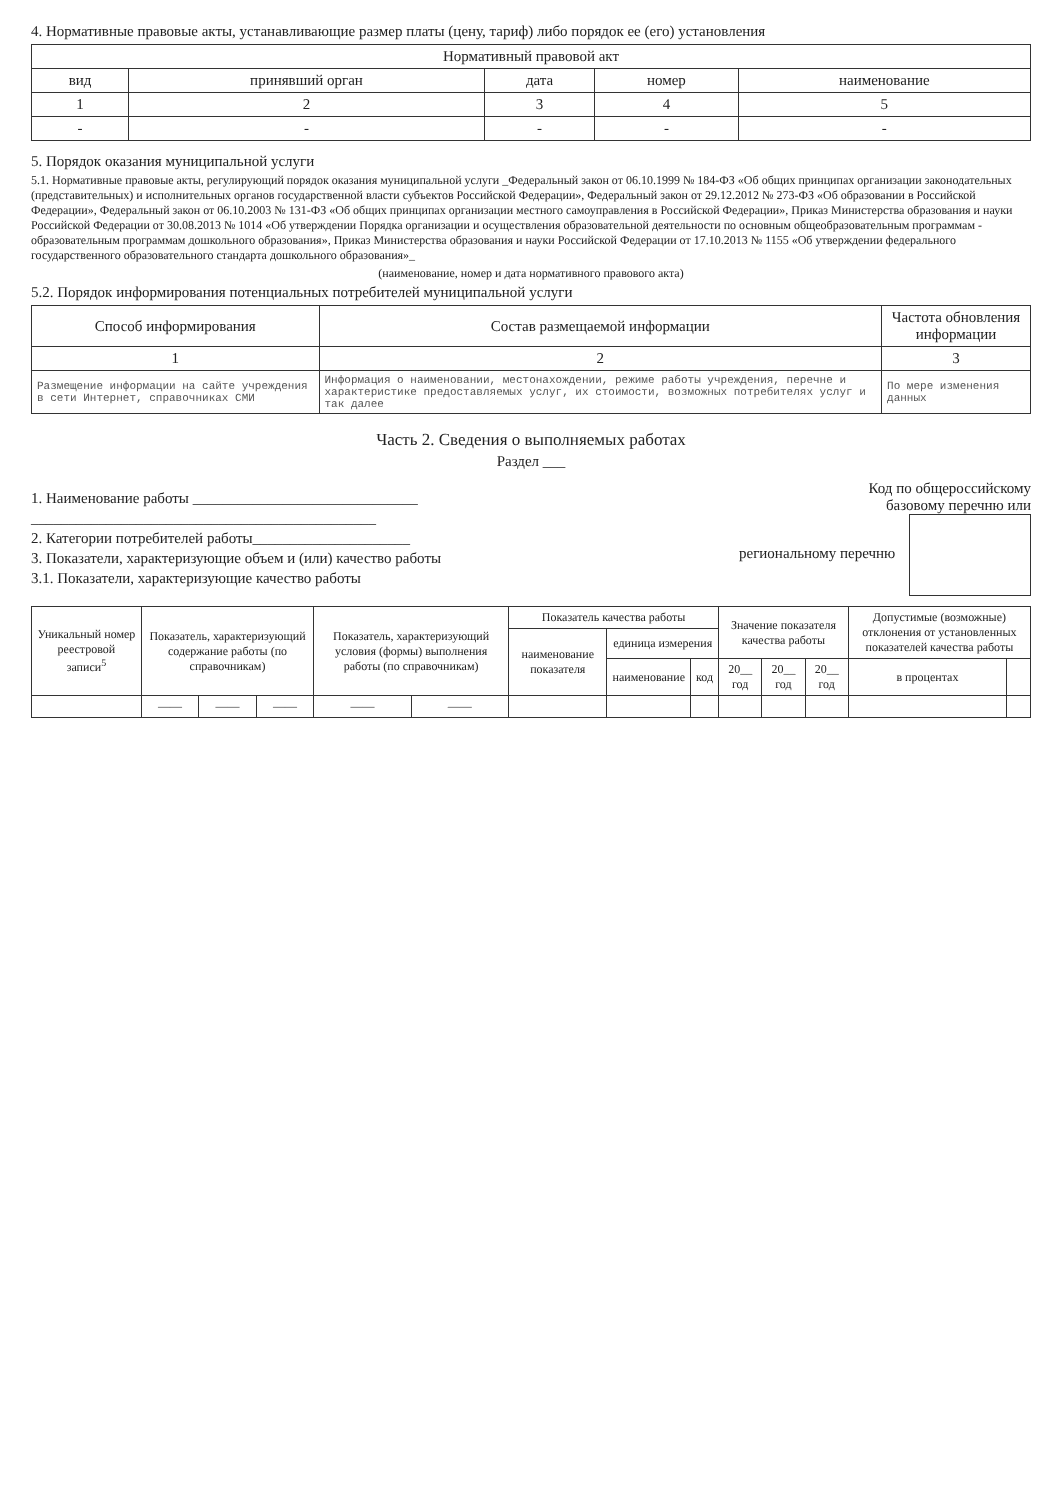4. Нормативные правовые акты, устанавливающие размер платы (цену, тариф) либо порядок ее (его) установления
| Нормативный правовой акт | | | | |
| --- | --- | --- | --- | --- |
| вид | принявший орган | дата | номер | наименование |
| 1 | 2 | 3 | 4 | 5 |
| - | - | - | - | - |
5. Порядок оказания муниципальной услуги
5.1. Нормативные правовые акты, регулирующий порядок оказания муниципальной услуги _Федеральный закон от 06.10.1999 № 184-ФЗ «Об общих принципах организации законодательных (представительных) и исполнительных органов государственной власти субъектов Российской Федерации», Федеральный закон от 29.12.2012 № 273-ФЗ «Об образовании в Российской Федерации», Федеральный закон от 06.10.2003 № 131-ФЗ «Об общих принципах организации местного самоуправления в Российской Федерации», Приказ Министерства образования и науки Российской Федерации от 30.08.2013 № 1014 «Об утверждении Порядка организации и осуществления образовательной деятельности по основным общеобразовательным программам - образовательным программам дошкольного образования», Приказ Министерства образования и науки Российской Федерации от 17.10.2013 № 1155 «Об утверждении федерального государственного образовательного стандарта дошкольного образования»_
(наименование, номер и дата нормативного правового акта)
5.2. Порядок информирования потенциальных потребителей муниципальной услуги
| Способ информирования | Состав размещаемой информации | Частота обновления информации |
| --- | --- | --- |
| 1 | 2 | 3 |
| Размещение информации на сайте учреждения в сети Интернет, справочниках СМИ | Информация о наименовании, местонахождении, режиме работы учреждения, перечне и характеристике предоставляемых услуг, их стоимости, возможных потребителях услуг и так далее | По мере изменения данных |
Часть 2. Сведения о выполняемых работах
Раздел ___
1. Наименование работы ______________________________
______________________________________________
2. Категории потребителей работы_____________________
3. Показатели, характеризующие объем и (или) качество работы
3.1. Показатели, характеризующие качество работы
Код по общероссийскому
базовому перечню или
региональному перечню
| Уникальный номер реестровой записи<sup>5</sup> | Показатель, характеризующий содержание работы (по справочникам) | | | Показатель, характеризующий условия (формы) выполнения работы (по справочникам) | | Показатель качества работы | | | Значение показателя качества работы | | | Допустимые (возможные) отклонения от установленных показателей качества работы | |
| --- | --- | --- | --- | --- | --- | --- | --- | --- | --- | --- | --- | --- | --- |
| | | | | | | наименование показателя | единица измерения | | | | | | |
| | | | | | | | наименование | код | 20__ год | 20__ год | 20__ год | в процентах | |
| | —— | —— | —— | —— | —— | | | | | | | | |